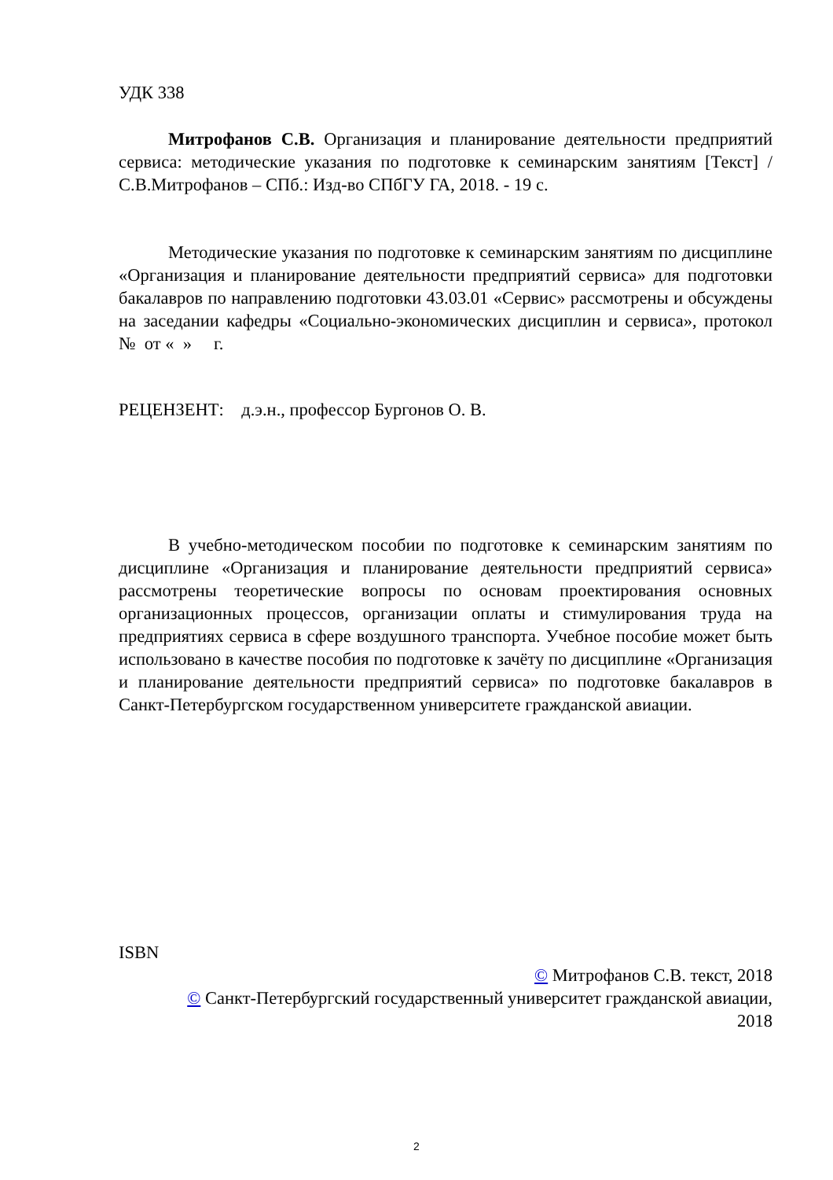УДК 338
Митрофанов С.В. Организация и планирование деятельности предприятий сервиса: методические указания по подготовке к семинарским занятиям [Текст] / С.В.Митрофанов – СПб.: Изд-во СПбГУ ГА, 2018. - 19 с.
Методические указания по подготовке к семинарским занятиям по дисциплине «Организация и планирование деятельности предприятий сервиса» для подготовки бакалавров по направлению подготовки 43.03.01 «Сервис» рассмотрены и обсуждены на заседании кафедры «Социально-экономических дисциплин и сервиса», протокол № от « » г.
РЕЦЕНЗЕНТ: д.э.н., профессор Бургонов О. В.
В учебно-методическом пособии по подготовке к семинарским занятиям по дисциплине «Организация и планирование деятельности предприятий сервиса» рассмотрены теоретические вопросы по основам проектирования основных организационных процессов, организации оплаты и стимулирования труда на предприятиях сервиса в сфере воздушного транспорта. Учебное пособие может быть использовано в качестве пособия по подготовке к зачёту по дисциплине «Организация и планирование деятельности предприятий сервиса» по подготовке бакалавров в Санкт-Петербургском государственном университете гражданской авиации.
ISBN
© Митрофанов С.В. текст, 2018
© Санкт-Петербургский государственный университет гражданской авиации,
2018
2